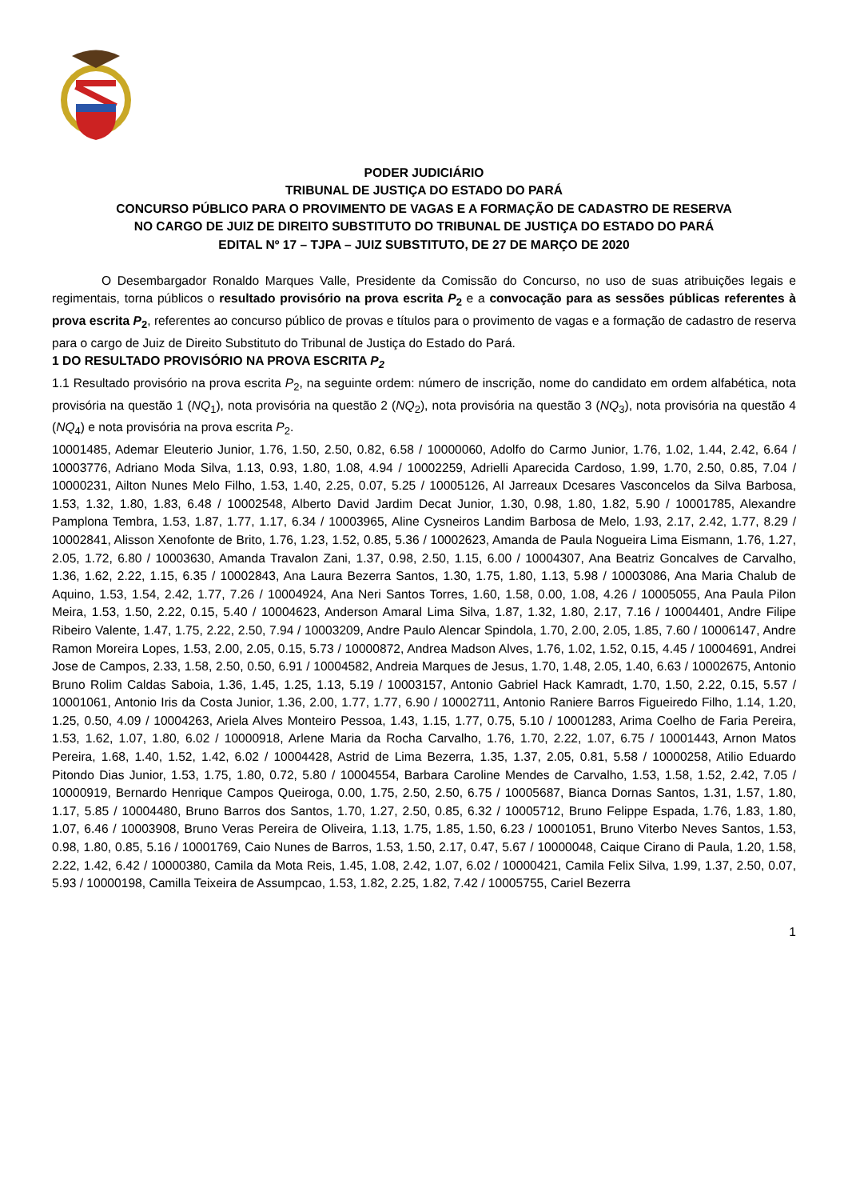PODER JUDICIÁRIO
TRIBUNAL DE JUSTIÇA DO ESTADO DO PARÁ
CONCURSO PÚBLICO PARA O PROVIMENTO DE VAGAS E A FORMAÇÃO DE CADASTRO DE RESERVA
NO CARGO DE JUIZ DE DIREITO SUBSTITUTO DO TRIBUNAL DE JUSTIÇA DO ESTADO DO PARÁ
EDITAL Nº 17 – TJPA – JUIZ SUBSTITUTO, DE 27 DE MARÇO DE 2020
O Desembargador Ronaldo Marques Valle, Presidente da Comissão do Concurso, no uso de suas atribuições legais e regimentais, torna públicos o resultado provisório na prova escrita P<sub>2</sub> e a convocação para as sessões públicas referentes à prova escrita P<sub>2</sub>, referentes ao concurso público de provas e títulos para o provimento de vagas e a formação de cadastro de reserva para o cargo de Juiz de Direito Substituto do Tribunal de Justiça do Estado do Pará.
1 DO RESULTADO PROVISÓRIO NA PROVA ESCRITA P<sub>2</sub>
1.1 Resultado provisório na prova escrita P<sub>2</sub>, na seguinte ordem: número de inscrição, nome do candidato em ordem alfabética, nota provisória na questão 1 (NQ<sub>1</sub>), nota provisória na questão 2 (NQ<sub>2</sub>), nota provisória na questão 3 (NQ<sub>3</sub>), nota provisória na questão 4 (NQ<sub>4</sub>) e nota provisória na prova escrita P<sub>2</sub>.
10001485, Ademar Eleuterio Junior, 1.76, 1.50, 2.50, 0.82, 6.58 / 10000060, Adolfo do Carmo Junior, 1.76, 1.02, 1.44, 2.42, 6.64 / 10003776, Adriano Moda Silva, 1.13, 0.93, 1.80, 1.08, 4.94 / 10002259, Adrielli Aparecida Cardoso, 1.99, 1.70, 2.50, 0.85, 7.04 / 10000231, Ailton Nunes Melo Filho, 1.53, 1.40, 2.25, 0.07, 5.25 / 10005126, Al Jarreaux Dcesares Vasconcelos da Silva Barbosa, 1.53, 1.32, 1.80, 1.83, 6.48 / 10002548, Alberto David Jardim Decat Junior, 1.30, 0.98, 1.80, 1.82, 5.90 / 10001785, Alexandre Pamplona Tembra, 1.53, 1.87, 1.77, 1.17, 6.34 / 10003965, Aline Cysneiros Landim Barbosa de Melo, 1.93, 2.17, 2.42, 1.77, 8.29 / 10002841, Alisson Xenofonte de Brito, 1.76, 1.23, 1.52, 0.85, 5.36 / 10002623, Amanda de Paula Nogueira Lima Eismann, 1.76, 1.27, 2.05, 1.72, 6.80 / 10003630, Amanda Travalon Zani, 1.37, 0.98, 2.50, 1.15, 6.00 / 10004307, Ana Beatriz Goncalves de Carvalho, 1.36, 1.62, 2.22, 1.15, 6.35 / 10002843, Ana Laura Bezerra Santos, 1.30, 1.75, 1.80, 1.13, 5.98 / 10003086, Ana Maria Chalub de Aquino, 1.53, 1.54, 2.42, 1.77, 7.26 / 10004924, Ana Neri Santos Torres, 1.60, 1.58, 0.00, 1.08, 4.26 / 10005055, Ana Paula Pilon Meira, 1.53, 1.50, 2.22, 0.15, 5.40 / 10004623, Anderson Amaral Lima Silva, 1.87, 1.32, 1.80, 2.17, 7.16 / 10004401, Andre Filipe Ribeiro Valente, 1.47, 1.75, 2.22, 2.50, 7.94 / 10003209, Andre Paulo Alencar Spindola, 1.70, 2.00, 2.05, 1.85, 7.60 / 10006147, Andre Ramon Moreira Lopes, 1.53, 2.00, 2.05, 0.15, 5.73 / 10000872, Andrea Madson Alves, 1.76, 1.02, 1.52, 0.15, 4.45 / 10004691, Andrei Jose de Campos, 2.33, 1.58, 2.50, 0.50, 6.91 / 10004582, Andreia Marques de Jesus, 1.70, 1.48, 2.05, 1.40, 6.63 / 10002675, Antonio Bruno Rolim Caldas Saboia, 1.36, 1.45, 1.25, 1.13, 5.19 / 10003157, Antonio Gabriel Hack Kamradt, 1.70, 1.50, 2.22, 0.15, 5.57 / 10001061, Antonio Iris da Costa Junior, 1.36, 2.00, 1.77, 1.77, 6.90 / 10002711, Antonio Raniere Barros Figueiredo Filho, 1.14, 1.20, 1.25, 0.50, 4.09 / 10004263, Ariela Alves Monteiro Pessoa, 1.43, 1.15, 1.77, 0.75, 5.10 / 10001283, Arima Coelho de Faria Pereira, 1.53, 1.62, 1.07, 1.80, 6.02 / 10000918, Arlene Maria da Rocha Carvalho, 1.76, 1.70, 2.22, 1.07, 6.75 / 10001443, Arnon Matos Pereira, 1.68, 1.40, 1.52, 1.42, 6.02 / 10004428, Astrid de Lima Bezerra, 1.35, 1.37, 2.05, 0.81, 5.58 / 10000258, Atilio Eduardo Pitondo Dias Junior, 1.53, 1.75, 1.80, 0.72, 5.80 / 10004554, Barbara Caroline Mendes de Carvalho, 1.53, 1.58, 1.52, 2.42, 7.05 / 10000919, Bernardo Henrique Campos Queiroga, 0.00, 1.75, 2.50, 2.50, 6.75 / 10005687, Bianca Dornas Santos, 1.31, 1.57, 1.80, 1.17, 5.85 / 10004480, Bruno Barros dos Santos, 1.70, 1.27, 2.50, 0.85, 6.32 / 10005712, Bruno Felippe Espada, 1.76, 1.83, 1.80, 1.07, 6.46 / 10003908, Bruno Veras Pereira de Oliveira, 1.13, 1.75, 1.85, 1.50, 6.23 / 10001051, Bruno Viterbo Neves Santos, 1.53, 0.98, 1.80, 0.85, 5.16 / 10001769, Caio Nunes de Barros, 1.53, 1.50, 2.17, 0.47, 5.67 / 10000048, Caique Cirano di Paula, 1.20, 1.58, 2.22, 1.42, 6.42 / 10000380, Camila da Mota Reis, 1.45, 1.08, 2.42, 1.07, 6.02 / 10000421, Camila Felix Silva, 1.99, 1.37, 2.50, 0.07, 5.93 / 10000198, Camilla Teixeira de Assumpcao, 1.53, 1.82, 2.25, 1.82, 7.42 / 10005755, Cariel Bezerra
1